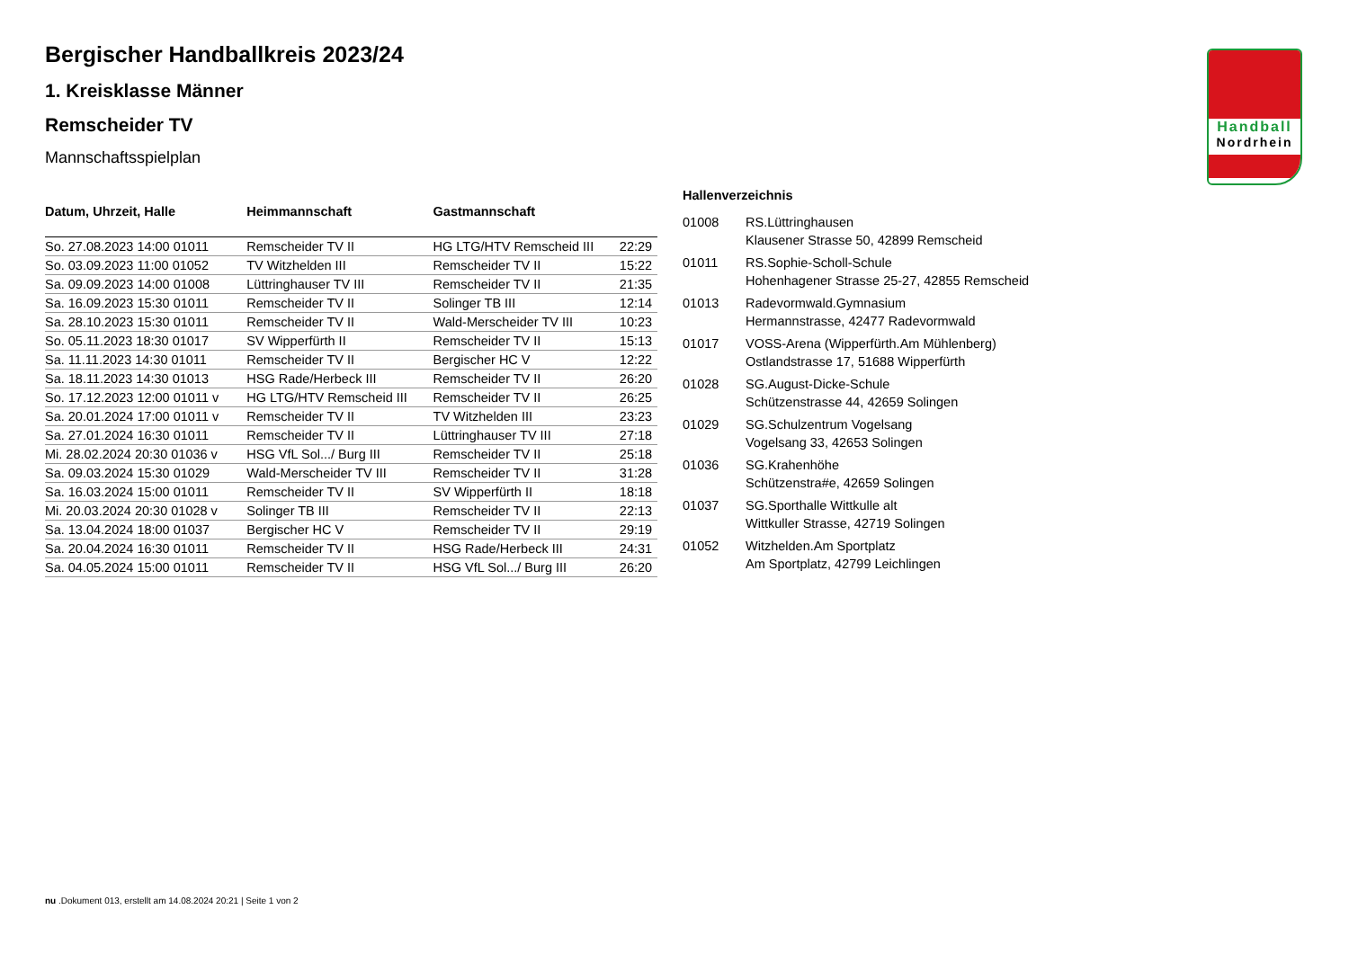Handball
Nordrhein
Bergischer Handballkreis 2023/24
1. Kreisklasse Männer
Remscheider TV
Mannschaftsspielplan
| Datum, Uhrzeit, Halle | Heimmannschaft | Gastmannschaft | |
| --- | --- | --- | --- |
| So. 27.08.2023 14:00 01011 | Remscheider TV II | HG LTG/HTV Remscheid III | 22:29 |
| So. 03.09.2023 11:00 01052 | TV Witzhelden III | Remscheider TV II | 15:22 |
| Sa. 09.09.2023 14:00 01008 | Lüttringhauser TV III | Remscheider TV II | 21:35 |
| Sa. 16.09.2023 15:30 01011 | Remscheider TV II | Solinger TB III | 12:14 |
| Sa. 28.10.2023 15:30 01011 | Remscheider TV II | Wald-Merscheider TV III | 10:23 |
| So. 05.11.2023 18:30 01017 | SV Wipperfürth II | Remscheider TV II | 15:13 |
| Sa. 11.11.2023 14:30 01011 | Remscheider TV II | Bergischer HC V | 12:22 |
| Sa. 18.11.2023 14:30 01013 | HSG Rade/Herbeck III | Remscheider TV II | 26:20 |
| So. 17.12.2023 12:00 01011 v | HG LTG/HTV Remscheid III | Remscheider TV II | 26:25 |
| Sa. 20.01.2024 17:00 01011 v | Remscheider TV II | TV Witzhelden III | 23:23 |
| Sa. 27.01.2024 16:30 01011 | Remscheider TV II | Lüttringhauser TV III | 27:18 |
| Mi. 28.02.2024 20:30 01036 v | HSG VfL Sol.../ Burg III | Remscheider TV II | 25:18 |
| Sa. 09.03.2024 15:30 01029 | Wald-Merscheider TV III | Remscheider TV II | 31:28 |
| Sa. 16.03.2024 15:00 01011 | Remscheider TV II | SV Wipperfürth II | 18:18 |
| Mi. 20.03.2024 20:30 01028 v | Solinger TB III | Remscheider TV II | 22:13 |
| Sa. 13.04.2024 18:00 01037 | Bergischer HC V | Remscheider TV II | 29:19 |
| Sa. 20.04.2024 16:30 01011 | Remscheider TV II | HSG Rade/Herbeck III | 24:31 |
| Sa. 04.05.2024 15:00 01011 | Remscheider TV II | HSG VfL Sol.../ Burg III | 26:20 |
Hallenverzeichnis
| 01008 | RS.Lüttringhausen Klausener Strasse 50, 42899 Remscheid |
| 01011 | RS.Sophie-Scholl-Schule Hohenhagener Strasse 25-27, 42855 Remscheid |
| 01013 | Radevormwald.Gymnasium Hermannstrasse, 42477 Radevormwald |
| 01017 | VOSS-Arena (Wipperfürth.Am Mühlenberg) Ostlandstrasse 17, 51688 Wipperfürth |
| 01028 | SG.August-Dicke-Schule Schützenstrasse 44, 42659 Solingen |
| 01029 | SG.Schulzentrum Vogelsang Vogelsang 33, 42653 Solingen |
| 01036 | SG.Krahenhöhe Schützenstra#e, 42659 Solingen |
| 01037 | SG.Sporthalle Wittkulle alt Wittkuller Strasse, 42719 Solingen |
| 01052 | Witzhelden.Am Sportplatz Am Sportplatz, 42799 Leichlingen |
nu .Dokument 013, erstellt am 14.08.2024 20:21 | Seite 1 von 2